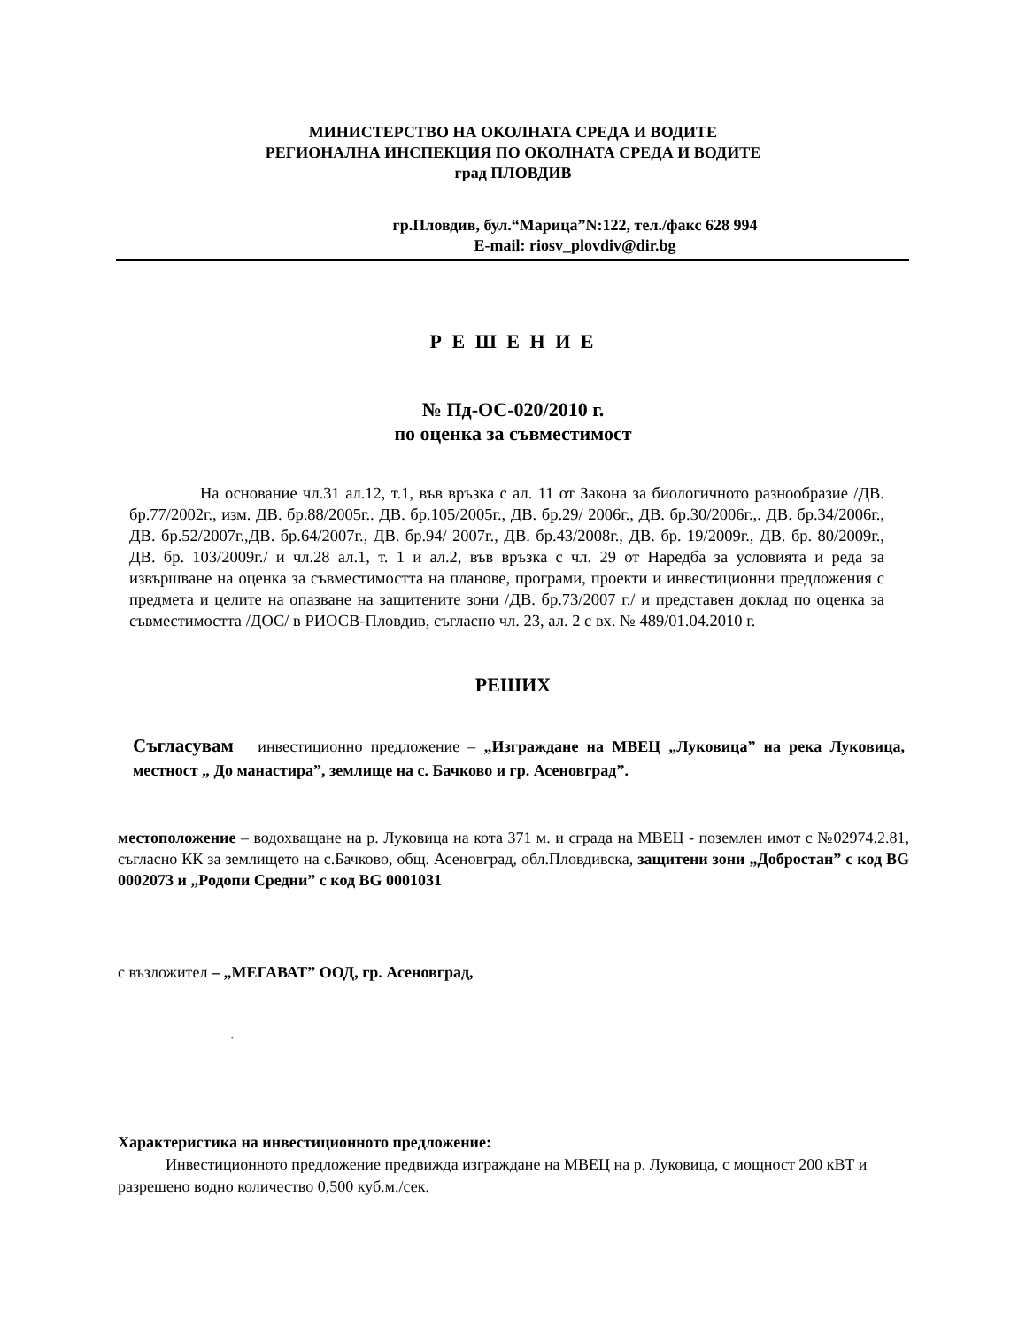МИНИСТЕРСТВО НА ОКОЛНАТА СРЕДА И ВОДИТЕ
РЕГИОНАЛНА ИНСПЕКЦИЯ ПО ОКОЛНАТА СРЕДА И ВОДИТЕ
град ПЛОВДИВ
гр.Пловдив, бул.“Марица”N:122, тел./факс 628 994
E-mail: riosv_plovdiv@dir.bg
Р Е Ш Е Н И Е
№ Пд-ОС-020/2010 г.
по оценка за съвместимост
На основание чл.31 ал.12, т.1, във връзка с ал. 11 от Закона за биологичното разнообразие /ДВ. бр.77/2002г., изм. ДВ. бр.88/2005г.. ДВ. бр.105/2005г., ДВ. бр.29/ 2006г., ДВ. бр.30/2006г.,. ДВ. бр.34/2006г., ДВ. бр.52/2007г.,ДВ. бр.64/2007г., ДВ. бр.94/ 2007г., ДВ. бр.43/2008г., ДВ. бр. 19/2009г., ДВ. бр. 80/2009г., ДВ. бр. 103/2009г./ и чл.28 ал.1, т. 1 и ал.2, във връзка с чл. 29 от Наредба за условията и реда за извършване на оценка за съвместимостта на планове, програми, проекти и инвестиционни предложения с предмета и целите на опазване на защитените зони /ДВ. бр.73/2007 г./ и представен доклад по оценка за съвместимостта /ДОС/ в РИОСВ-Пловдив, съгласно чл. 23, ал. 2 с вх. № 489/01.04.2010 г.
РЕШИХ
Съгласувам инвестиционно предложение – „Изграждане на МВЕЦ „Луковица” на река Луковица, местност „ До манастира”, землище на с. Бачково и гр. Асеновград”.
местоположение – водохващане на р. Луковица на кота 371 м. и сграда на МВЕЦ - поземлен имот с №02974.2.81, съгласно КК за землището на с.Бачково, общ. Асеновград, обл.Пловдивска, защитени зони „Добростан” с код BG 0002073 и „Родопи Средни” с код BG 0001031
с възложител – „МЕГАВАТ” ООД, гр. Асеновград,
.
Характеристика на инвестиционното предложение:
Инвестиционното предложение предвижда изграждане на МВЕЦ на р. Луковица, с мощност 200 кВТ и разрешено водно количество 0,500 куб.м./сек.